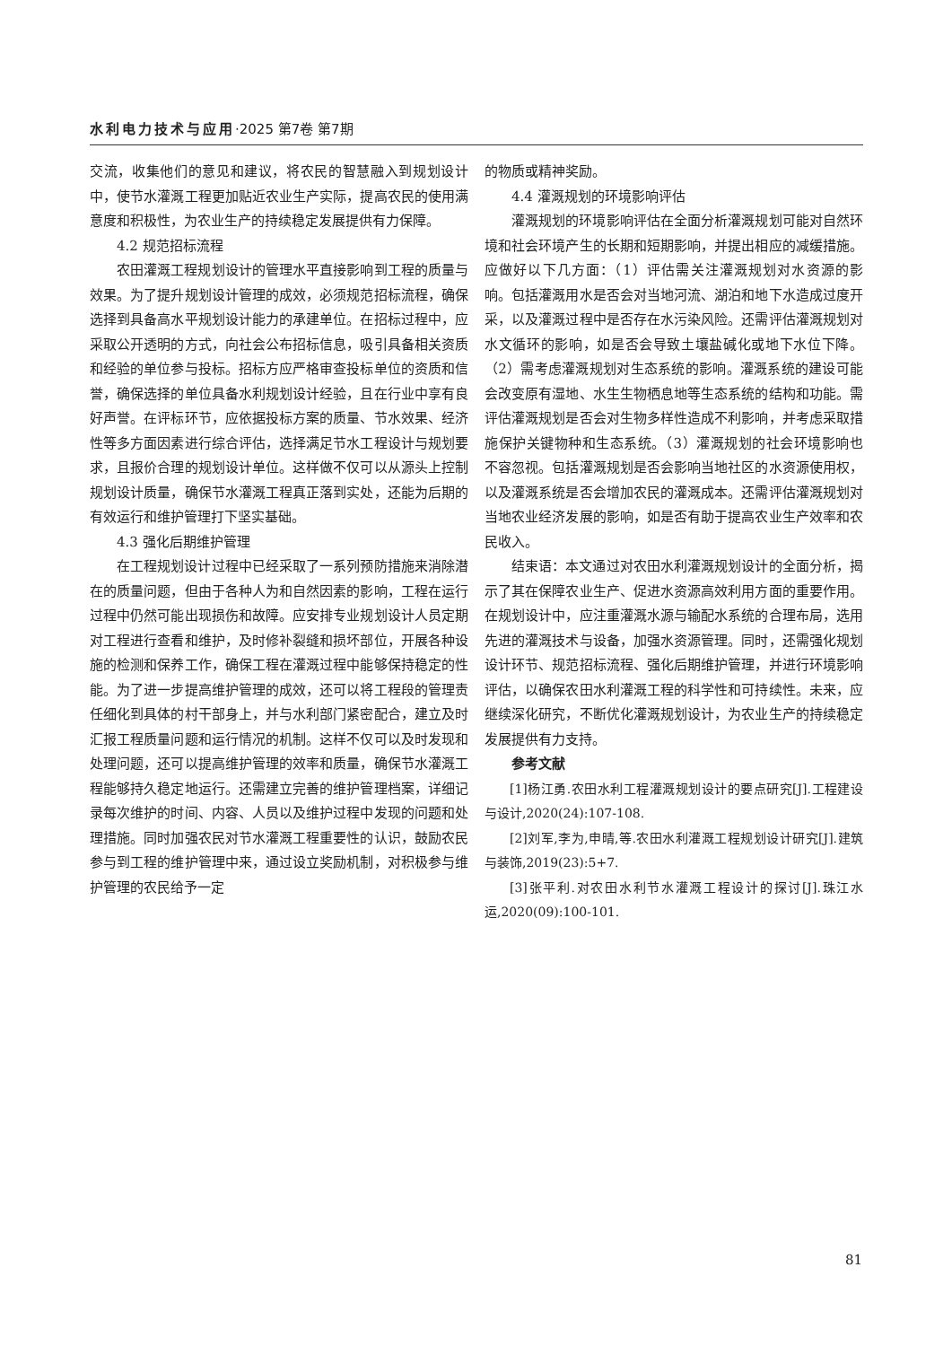水利电力技术与应用·2025 第7卷 第7期
交流，收集他们的意见和建议，将农民的智慧融入到规划设计中，使节水灌溉工程更加贴近农业生产实际，提高农民的使用满意度和积极性，为农业生产的持续稳定发展提供有力保障。
4.2 规范招标流程
农田灌溉工程规划设计的管理水平直接影响到工程的质量与效果。为了提升规划设计管理的成效，必须规范招标流程，确保选择到具备高水平规划设计能力的承建单位。在招标过程中，应采取公开透明的方式，向社会公布招标信息，吸引具备相关资质和经验的单位参与投标。招标方应严格审查投标单位的资质和信誉，确保选择的单位具备水利规划设计经验，且在行业中享有良好声誉。在评标环节，应依据投标方案的质量、节水效果、经济性等多方面因素进行综合评估，选择满足节水工程设计与规划要求，且报价合理的规划设计单位。这样做不仅可以从源头上控制规划设计质量，确保节水灌溉工程真正落到实处，还能为后期的有效运行和维护管理打下坚实基础。
4.3 强化后期维护管理
在工程规划设计过程中已经采取了一系列预防措施来消除潜在的质量问题，但由于各种人为和自然因素的影响，工程在运行过程中仍然可能出现损伤和故障。应安排专业规划设计人员定期对工程进行查看和维护，及时修补裂缝和损坏部位，开展各种设施的检测和保养工作，确保工程在灌溉过程中能够保持稳定的性能。为了进一步提高维护管理的成效，还可以将工程段的管理责任细化到具体的村干部身上，并与水利部门紧密配合，建立及时汇报工程质量问题和运行情况的机制。这样不仅可以及时发现和处理问题，还可以提高维护管理的效率和质量，确保节水灌溉工程能够持久稳定地运行。还需建立完善的维护管理档案，详细记录每次维护的时间、内容、人员以及维护过程中发现的问题和处理措施。同时加强农民对节水灌溉工程重要性的认识，鼓励农民参与到工程的维护管理中来，通过设立奖励机制，对积极参与维护管理的农民给予一定
的物质或精神奖励。
4.4 灌溉规划的环境影响评估
灌溉规划的环境影响评估在全面分析灌溉规划可能对自然环境和社会环境产生的长期和短期影响，并提出相应的减缓措施。应做好以下几方面：（1）评估需关注灌溉规划对水资源的影响。包括灌溉用水是否会对当地河流、湖泊和地下水造成过度开采，以及灌溉过程中是否存在水污染风险。还需评估灌溉规划对水文循环的影响，如是否会导致土壤盐碱化或地下水位下降。（2）需考虑灌溉规划对生态系统的影响。灌溉系统的建设可能会改变原有湿地、水生生物栖息地等生态系统的结构和功能。需评估灌溉规划是否会对生物多样性造成不利影响，并考虑采取措施保护关键物种和生态系统。（3）灌溉规划的社会环境影响也不容忽视。包括灌溉规划是否会影响当地社区的水资源使用权，以及灌溉系统是否会增加农民的灌溉成本。还需评估灌溉规划对当地农业经济发展的影响，如是否有助于提高农业生产效率和农民收入。
结束语：本文通过对农田水利灌溉规划设计的全面分析，揭示了其在保障农业生产、促进水资源高效利用方面的重要作用。在规划设计中，应注重灌溉水源与输配水系统的合理布局，选用先进的灌溉技术与设备，加强水资源管理。同时，还需强化规划设计环节、规范招标流程、强化后期维护管理，并进行环境影响评估，以确保农田水利灌溉工程的科学性和可持续性。未来，应继续深化研究，不断优化灌溉规划设计，为农业生产的持续稳定发展提供有力支持。
参考文献
[1]杨江勇.农田水利工程灌溉规划设计的要点研究[J].工程建设与设计,2020(24):107-108.
[2]刘军,李为,申晴,等.农田水利灌溉工程规划设计研究[J].建筑与装饰,2019(23):5+7.
[3]张平利.对农田水利节水灌溉工程设计的探讨[J].珠江水运,2020(09):100-101.
81